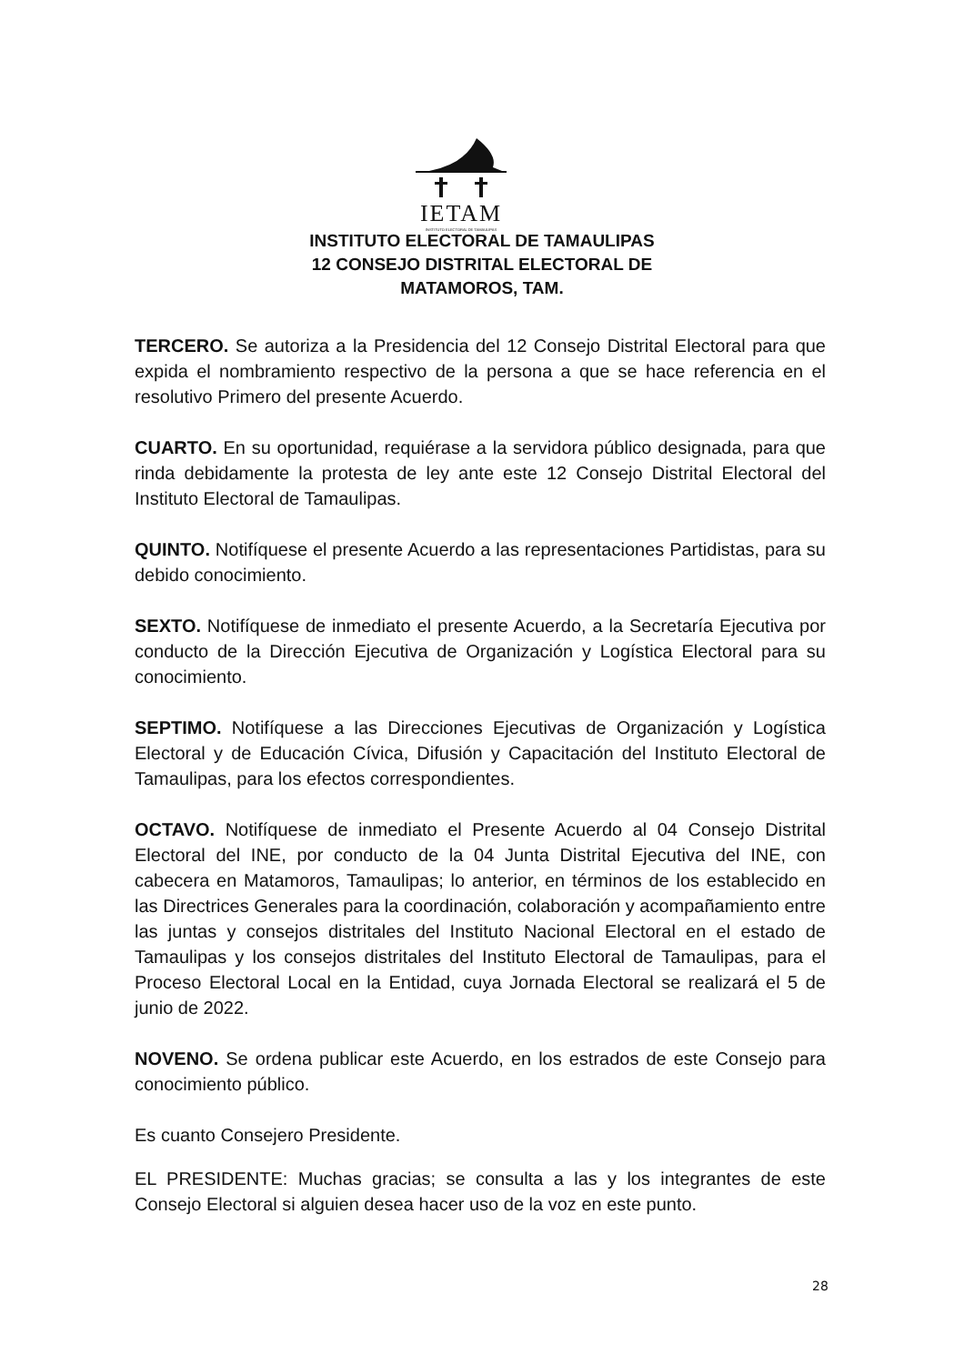IETAM
INSTITUTO ELECTORAL DE TAMAULIPAS
INSTITUTO ELECTORAL DE TAMAULIPAS
12 CONSEJO DISTRITAL ELECTORAL DE
MATAMOROS, TAM.
TERCERO. Se autoriza a la Presidencia del 12 Consejo Distrital Electoral para que expida el nombramiento respectivo de la persona a que se hace referencia en el resolutivo Primero del presente Acuerdo.
CUARTO. En su oportunidad, requiérase a la servidora público designada, para que rinda debidamente la protesta de ley ante este 12 Consejo Distrital Electoral del Instituto Electoral de Tamaulipas.
QUINTO. Notifíquese el presente Acuerdo a las representaciones Partidistas, para su debido conocimiento.
SEXTO. Notifíquese de inmediato el presente Acuerdo, a la Secretaría Ejecutiva por conducto de la Dirección Ejecutiva de Organización y Logística Electoral para su conocimiento.
SEPTIMO. Notifíquese a las Direcciones Ejecutivas de Organización y Logística Electoral y de Educación Cívica, Difusión y Capacitación del Instituto Electoral de Tamaulipas, para los efectos correspondientes.
OCTAVO. Notifíquese de inmediato el Presente Acuerdo al 04 Consejo Distrital Electoral del INE, por conducto de la 04 Junta Distrital Ejecutiva del INE, con cabecera en Matamoros, Tamaulipas; lo anterior, en términos de los establecido en las Directrices Generales para la coordinación, colaboración y acompañamiento entre las juntas y consejos distritales del Instituto Nacional Electoral en el estado de Tamaulipas y los consejos distritales del Instituto Electoral de Tamaulipas, para el Proceso Electoral Local en la Entidad, cuya Jornada Electoral se realizará el 5 de junio de 2022.
NOVENO. Se ordena publicar este Acuerdo, en los estrados de este Consejo para conocimiento público.
Es cuanto Consejero Presidente.
EL PRESIDENTE: Muchas gracias; se consulta a las y los integrantes de este Consejo Electoral si alguien desea hacer uso de la voz en este punto.
28